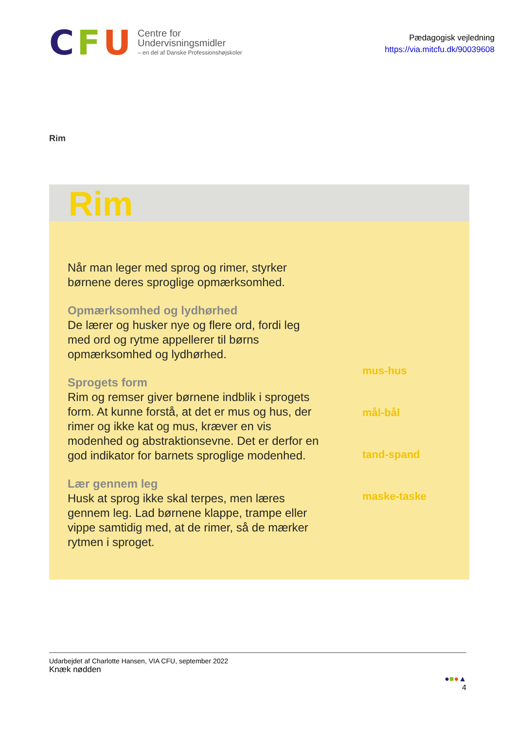C F U
Centre for
Undervisningsmidler
– en del af Danske Professionshøjskoler
Pædagogisk vejledning
https://via.mitcfu.dk/90039608
Rim
Rim
Når man leger med sprog og rimer, styrker børnene deres sproglige opmærksomhed.
Opmærksomhed og lydhørhed
De lærer og husker nye og flere ord, fordi leg med ord og rytme appellerer til børns opmærksomhed og lydhørhed.
Sprogets form
Rim og remser giver børnene indblik i sprogets form. At kunne forstå, at det er mus og hus, der rimer og ikke kat og mus, kræver en vis modenhed og abstraktionsevne. Det er derfor en god indikator for barnets sproglige modenhed.
Lær gennem leg
Husk at sprog ikke skal terpes, men læres gennem leg. Lad børnene klappe, trampe eller vippe samtidig med, at de rimer, så de mærker rytmen i sproget.
mus-hus
mål-bål
tand-spand
maske-taske
Udarbejdet af Charlotte Hansen, VIA CFU, september 2022
Knæk nødden
●■●▲
4